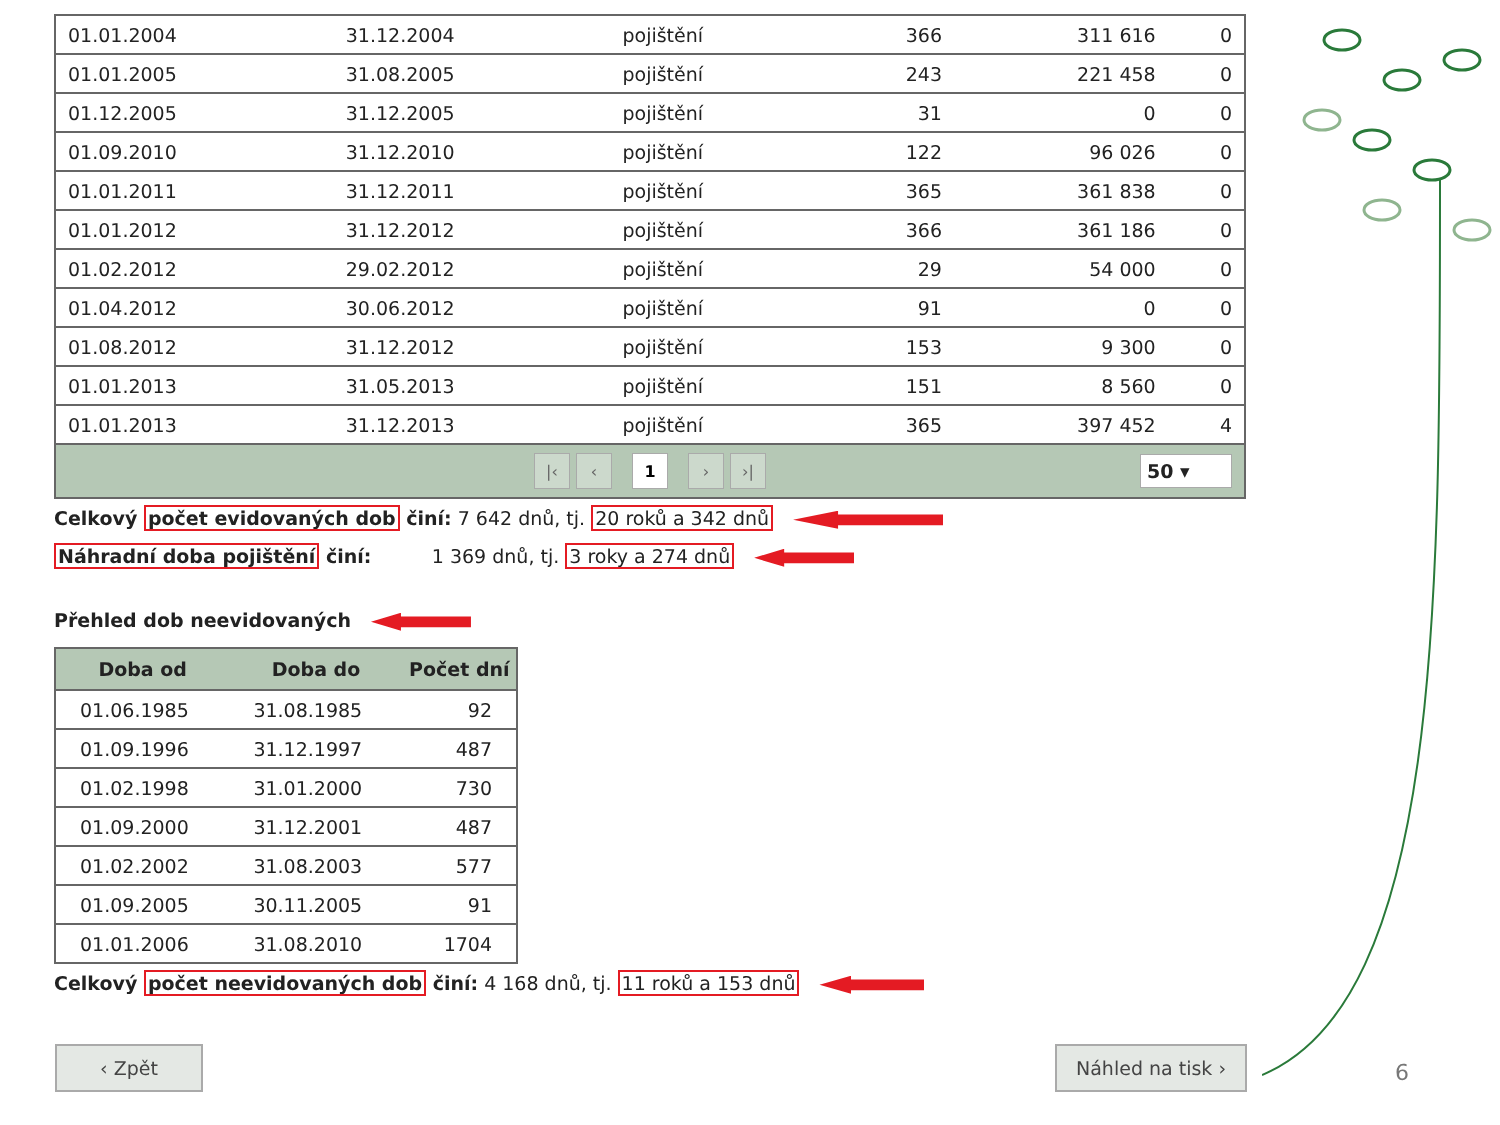| 01.01.2004 | 31.12.2004 | pojištění | 366 | 311 616 | 0 |
| 01.01.2005 | 31.08.2005 | pojištění | 243 | 221 458 | 0 |
| 01.12.2005 | 31.12.2005 | pojištění | 31 | 0 | 0 |
| 01.09.2010 | 31.12.2010 | pojištění | 122 | 96 026 | 0 |
| 01.01.2011 | 31.12.2011 | pojištění | 365 | 361 838 | 0 |
| 01.01.2012 | 31.12.2012 | pojištění | 366 | 361 186 | 0 |
| 01.02.2012 | 29.02.2012 | pojištění | 29 | 54 000 | 0 |
| 01.04.2012 | 30.06.2012 | pojištění | 91 | 0 | 0 |
| 01.08.2012 | 31.12.2012 | pojištění | 153 | 9 300 | 0 |
| 01.01.2013 | 31.05.2013 | pojištění | 151 | 8 560 | 0 |
| 01.01.2013 | 31.12.2013 | pojištění | 365 | 397 452 | 4 |
|‹ ‹ 1 › ›| 50 ▾
Celkový počet evidovaných dob činí: 7 642 dnů, tj. 20 roků a 342 dnů
Náhradní doba pojištění činí: 1 369 dnů, tj. 3 roky a 274 dnů
Přehled dob neevidovaných
| Doba od | Doba do | Počet dní |
| --- | --- | --- |
| 01.06.1985 | 31.08.1985 | 92 |
| 01.09.1996 | 31.12.1997 | 487 |
| 01.02.1998 | 31.01.2000 | 730 |
| 01.09.2000 | 31.12.2001 | 487 |
| 01.02.2002 | 31.08.2003 | 577 |
| 01.09.2005 | 30.11.2005 | 91 |
| 01.01.2006 | 31.08.2010 | 1704 |
Celkový počet neevidovaných dob činí: 4 168 dnů, tj. 11 roků a 153 dnů
‹ Zpět Náhled na tisk ›
6